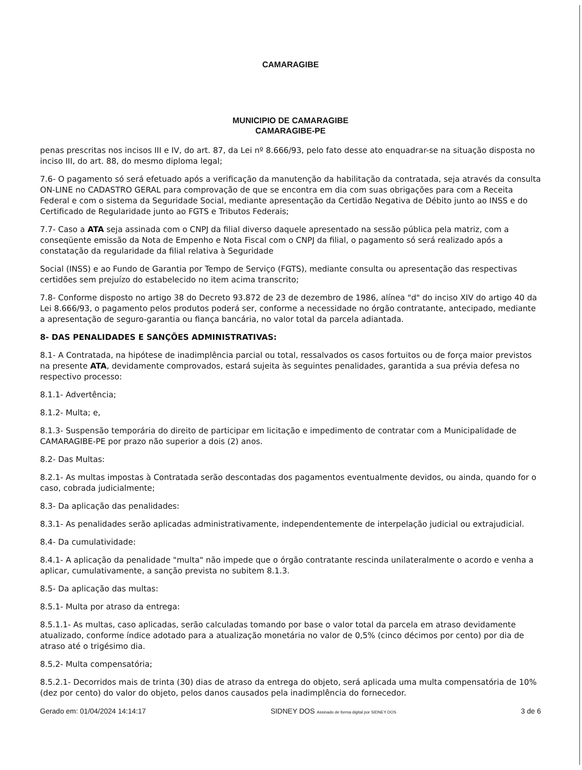CAMARAGIBE
MUNICIPIO DE CAMARAGIBE
CAMARAGIBE-PE
penas prescritas nos incisos III e IV, do art. 87, da Lei nº 8.666/93, pelo fato desse ato enquadrar-se na situação disposta no inciso III, do art. 88, do mesmo diploma legal;
7.6- O pagamento só será efetuado após a verificação da manutenção da habilitação da contratada, seja através da consulta ON-LINE no CADASTRO GERAL para comprovação de que se encontra em dia com suas obrigações para com a Receita Federal e com o sistema da Seguridade Social, mediante apresentação da Certidão Negativa de Débito junto ao INSS e do Certificado de Regularidade junto ao FGTS e Tributos Federais;
7.7- Caso a ATA seja assinada com o CNPJ da filial diverso daquele apresentado na sessão pública pela matriz, com a conseqüente emissão da Nota de Empenho e Nota Fiscal com o CNPJ da filial, o pagamento só será realizado após a constatação da regularidade da filial relativa à Seguridade
Social (INSS) e ao Fundo de Garantia por Tempo de Serviço (FGTS), mediante consulta ou apresentação das respectivas certidões sem prejuízo do estabelecido no item acima transcrito;
7.8- Conforme disposto no artigo 38 do Decreto 93.872 de 23 de dezembro de 1986, alínea "d" do inciso XIV do artigo 40 da Lei 8.666/93, o pagamento pelos produtos poderá ser, conforme a necessidade no órgão contratante, antecipado, mediante a apresentação de seguro-garantia ou fiança bancária, no valor total da parcela adiantada.
8- DAS PENALIDADES E SANÇÕES ADMINISTRATIVAS:
8.1- A Contratada, na hipótese de inadimplência parcial ou total, ressalvados os casos fortuitos ou de força maior previstos na presente ATA, devidamente comprovados, estará sujeita às seguintes penalidades, garantida a sua prévia defesa no respectivo processo:
8.1.1- Advertência;
8.1.2- Multa; e,
8.1.3- Suspensão temporária do direito de participar em licitação e impedimento de contratar com a Municipalidade de CAMARAGIBE-PE por prazo não superior a dois (2) anos.
8.2- Das Multas:
8.2.1- As multas impostas à Contratada serão descontadas dos pagamentos eventualmente devidos, ou ainda, quando for o caso, cobrada judicialmente;
8.3- Da aplicação das penalidades:
8.3.1- As penalidades serão aplicadas administrativamente, independentemente de interpelação judicial ou extrajudicial.
8.4- Da cumulatividade:
8.4.1- A aplicação da penalidade "multa" não impede que o órgão contratante rescinda unilateralmente o acordo e venha a aplicar, cumulativamente, a sanção prevista no subitem 8.1.3.
8.5- Da aplicação das multas:
8.5.1- Multa por atraso da entrega:
8.5.1.1- As multas, caso aplicadas, serão calculadas tomando por base o valor total da parcela em atraso devidamente atualizado, conforme índice adotado para a atualização monetária no valor de 0,5% (cinco décimos por cento) por dia de atraso até o trigésimo dia.
8.5.2- Multa compensatória;
8.5.2.1- Decorridos mais de trinta (30) dias de atraso da entrega do objeto, será aplicada uma multa compensatória de 10% (dez por cento) do valor do objeto, pelos danos causados pela inadimplência do fornecedor.
Gerado em: 01/04/2024 14:14:17 SIDNEY DOS Assinado de forma digital por SIDNEY DOS 3 de 6